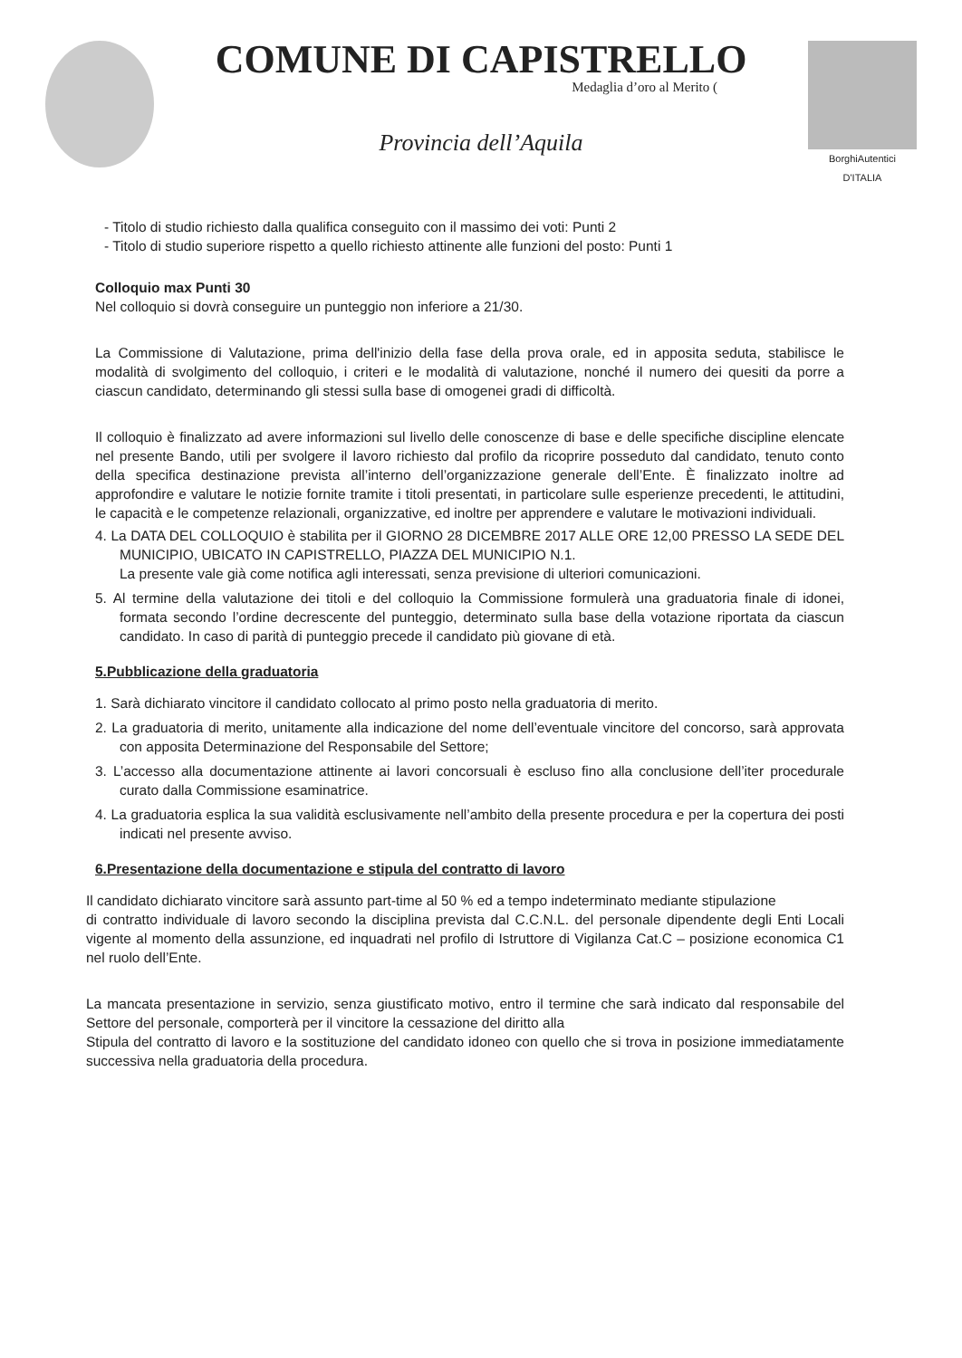COMUNE DI CAPISTRELLO
Medaglia d’oro al Merito (
Provincia dell’Aquila
BorghiAutentici
D'ITALIA
- Titolo di studio richiesto dalla qualifica conseguito con il massimo dei voti: Punti 2
- Titolo di studio superiore rispetto a quello richiesto attinente alle funzioni del posto: Punti 1
Colloquio max Punti 30
Nel colloquio si dovrà conseguire un punteggio non inferiore a 21/30.
La Commissione di Valutazione, prima dell'inizio della fase della prova orale, ed in apposita seduta, stabilisce le modalità di svolgimento del colloquio, i criteri e le modalità di valutazione, nonché il numero dei quesiti da porre a ciascun candidato, determinando gli stessi sulla base di omogenei gradi di difficoltà.
Il colloquio è finalizzato ad avere informazioni sul livello delle conoscenze di base e delle specifiche discipline elencate nel presente Bando, utili per svolgere il lavoro richiesto dal profilo da ricoprire posseduto dal candidato, tenuto conto della specifica destinazione prevista all’interno dell’organizzazione generale dell’Ente. È finalizzato inoltre ad approfondire e valutare le notizie fornite tramite i titoli presentati, in particolare sulle esperienze precedenti, le attitudini, le capacità e le competenze relazionali, organizzative, ed inoltre per apprendere e valutare le motivazioni individuali.
4. La DATA DEL COLLOQUIO è stabilita per il GIORNO 28 DICEMBRE 2017 ALLE ORE 12,00 PRESSO LA SEDE DEL MUNICIPIO, UBICATO IN CAPISTRELLO, PIAZZA DEL MUNICIPIO N.1.
La presente vale già come notifica agli interessati, senza previsione di ulteriori comunicazioni.
5. Al termine della valutazione dei titoli e del colloquio la Commissione formulerà una graduatoria finale di idonei, formata secondo l’ordine decrescente del punteggio, determinato sulla base della votazione riportata da ciascun candidato. In caso di parità di punteggio precede il candidato più giovane di età.
5.Pubblicazione della graduatoria
1. Sarà dichiarato vincitore il candidato collocato al primo posto nella graduatoria di merito.
2. La graduatoria di merito, unitamente alla indicazione del nome dell’eventuale vincitore del concorso, sarà approvata con apposita Determinazione del Responsabile del Settore;
3. L’accesso alla documentazione attinente ai lavori concorsuali è escluso fino alla conclusione dell’iter procedurale curato dalla Commissione esaminatrice.
4. La graduatoria esplica la sua validità esclusivamente nell’ambito della presente procedura e per la copertura dei posti indicati nel presente avviso.
6.Presentazione della documentazione e stipula del contratto di lavoro
Il candidato dichiarato vincitore sarà assunto part-time al 50 % ed a tempo indeterminato mediante stipulazione
di contratto individuale di lavoro secondo la disciplina prevista dal C.C.N.L. del personale dipendente degli Enti Locali vigente al momento della assunzione, ed inquadrati nel profilo di Istruttore di Vigilanza Cat.C – posizione economica C1 nel ruolo dell’Ente.
La mancata presentazione in servizio, senza giustificato motivo, entro il termine che sarà indicato dal responsabile del Settore del personale, comporterà per il vincitore la cessazione del diritto alla
Stipula del contratto di lavoro e la sostituzione del candidato idoneo con quello che si trova in posizione immediatamente successiva nella graduatoria della procedura.